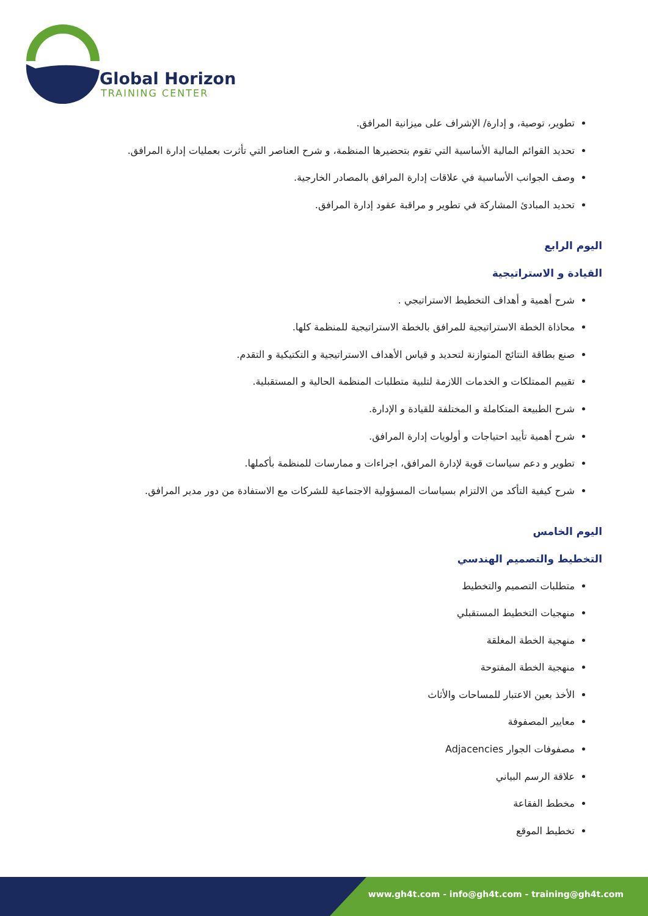Global Horizon
TRAINING CENTER
تطوير، توصية، و إدارة/ الإشراف على ميزانية المرافق.
تحديد القوائم المالية الأساسية التي تقوم بتحضيرها المنظمة، و شرح العناصر التي تأثرت بعمليات إدارة المرافق.
وصف الجوانب الأساسية في علاقات إدارة المرافق بالمصادر الخارجية.
تحديد المبادئ المشاركة في تطوير و مراقبة عقود إدارة المرافق.
اليوم الرابع
القيادة و الاستراتيجية
شرح أهمية و أهداف التخطيط الاستراتيجي .
محاذاة الخطة الاستراتيجية للمرافق بالخطة الاستراتيجية للمنظمة كلها.
صنع بطاقة النتائج المتوازنة لتحديد و قياس الأهداف الاستراتيجية و التكتيكية و التقدم.
تقييم الممتلكات و الخدمات اللازمة لتلبية متطلبات المنظمة الحالية و المستقبلية.
شرح الطبيعة المتكاملة و المختلفة للقيادة و الإدارة.
شرح أهمية تأييد احتياجات و أولويات إدارة المرافق.
تطوير و دعم سياسات قوية لإدارة المرافق، اجراءات و ممارسات للمنظمة بأكملها.
شرح كيفية التأكد من الالتزام بسياسات المسؤولية الاجتماعية للشركات مع الاستفادة من دور مدير المرافق.
اليوم الخامس
التخطيط والتصميم الهندسي
متطلبات التصميم والتخطيط
منهجيات التخطيط المستقبلي
منهجية الخطة المغلقة
منهجية الخطة المفتوحة
الأخذ بعين الاعتبار للمساحات والأثاث
معايير المصفوفة
مصفوفات الجوار Adjacencies
علاقة الرسم البياني
مخطط الفقاعة
تخطيط الموقع
www.gh4t.com - info@gh4t.com - training@gh4t.com